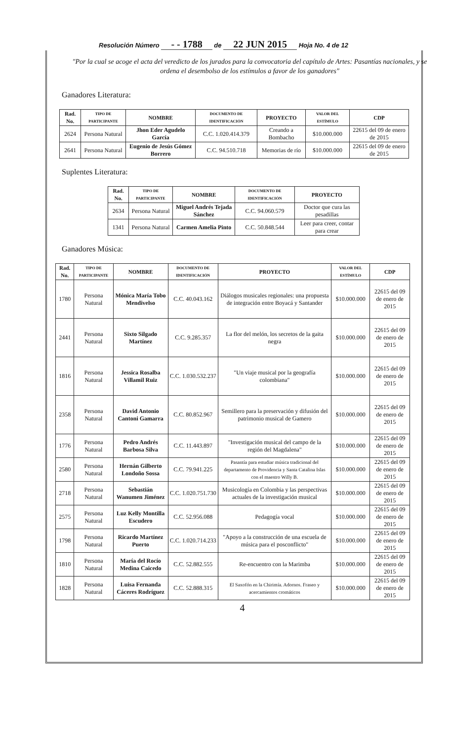Resolución Número - - 1788 de 22 JUN 2015 Hoja No. 4 de 12
"Por la cual se acoge el acta del veredicto de los jurados para la convocatoria del capítulo de Artes: Pasantías nacionales, y se ordena el desembolso de los estímulos a favor de los ganadores"
Ganadores Literatura:
| Rad. No. | TIPO DE PARTICIPANTE | NOMBRE | DOCUMENTO DE IDENTIFICACIÓN | PROYECTO | VALOR DEL ESTÍMULO | CDP |
| --- | --- | --- | --- | --- | --- | --- |
| 2624 | Persona Natural | Jhon Eder Agudelo García | C.C. 1.020.414.379 | Creando a Bombacho | $10.000.000 | 22615 del 09 de enero de 2015 |
| 2641 | Persona Natural | Eugenio de Jesús Gómez Borrero | C.C. 94.510.718 | Memorias de río | $10.000.000 | 22615 del 09 de enero de 2015 |
Suplentes Literatura:
| Rad. No. | TIPO DE PARTICIPANTE | NOMBRE | DOCUMENTO DE IDENTIFICACIÓN | PROYECTO |
| --- | --- | --- | --- | --- |
| 2634 | Persona Natural | Miguel Andrés Tejada Sánchez | C.C. 94.060.579 | Doctor que cura las pesadillas |
| 1341 | Persona Natural | Carmen Amelia Pinto | C.C. 50.848.544 | Leer para creer, contar para crear |
Ganadores Música:
| Rad. No. | TIPO DE PARTICIPANTE | NOMBRE | DOCUMENTO DE IDENTIFICACIÓN | PROYECTO | VALOR DEL ESTÍMULO | CDP |
| --- | --- | --- | --- | --- | --- | --- |
| 1780 | Persona Natural | Mónica María Tobo Mendivelso | C.C. 40.043.162 | Diálogos musicales regionales: una propuesta de integración entre Boyacá y Santander | $10.000.000 | 22615 del 09 de enero de 2015 |
| 2441 | Persona Natural | Sixto Silgado Martínez | C.C. 9.285.357 | La flor del melón, los secretos de la gaita negra | $10.000.000 | 22615 del 09 de enero de 2015 |
| 1816 | Persona Natural | Jessica Rosalba Villamil Ruiz | C.C. 1.030.532.237 | "Un viaje musical por la geografía colombiana" | $10.000.000 | 22615 del 09 de enero de 2015 |
| 2358 | Persona Natural | David Antonio Cantoni Gamarra | C.C. 80.852.967 | Semillero para la preservación y difusión del patrimonio musical de Gamero | $10.000.000 | 22615 del 09 de enero de 2015 |
| 1776 | Persona Natural | Pedro Andrés Barbosa Silva | C.C. 11.443.897 | "Investigación musical del campo de la región del Magdalena" | $10.000.000 | 22615 del 09 de enero de 2015 |
| 2580 | Persona Natural | Hernán Gilberto Londoño Sossa | C.C. 79.941.225 | Pasantía para estudiar música tradicional del departamento de Providencia y Santa Catalina Islas con el maestro Willy B. | $10.000.000 | 22615 del 09 de enero de 2015 |
| 2718 | Persona Natural | Sebastián Wanumen Jiménez | C.C. 1.020.751.730 | Musicología en Colombia y las perspectivas actuales de la investigación musical | $10.000.000 | 22615 del 09 de enero de 2015 |
| 2575 | Persona Natural | Luz Kelly Montilla Escudero | C.C. 52.956.088 | Pedagogía vocal | $10.000.000 | 22615 del 09 de enero de 2015 |
| 1798 | Persona Natural | Ricardo Martínez Puerto | C.C. 1.020.714.233 | "Apoyo a la construcción de una escuela de música para el posconflicto" | $10.000.000 | 22615 del 09 de enero de 2015 |
| 1810 | Persona Natural | María del Rocío Medina Caicedo | C.C. 52.882.555 | Re-encuentro con la Marimba | $10.000.000 | 22615 del 09 de enero de 2015 |
| 1828 | Persona Natural | Luisa Fernanda Cáceres Rodríguez | C.C. 52.888.315 | El Saxofón en la Chirimía. Adornos. Fraseo y acercamientos cromáticos | $10.000.000 | 22615 del 09 de enero de 2015 |
4